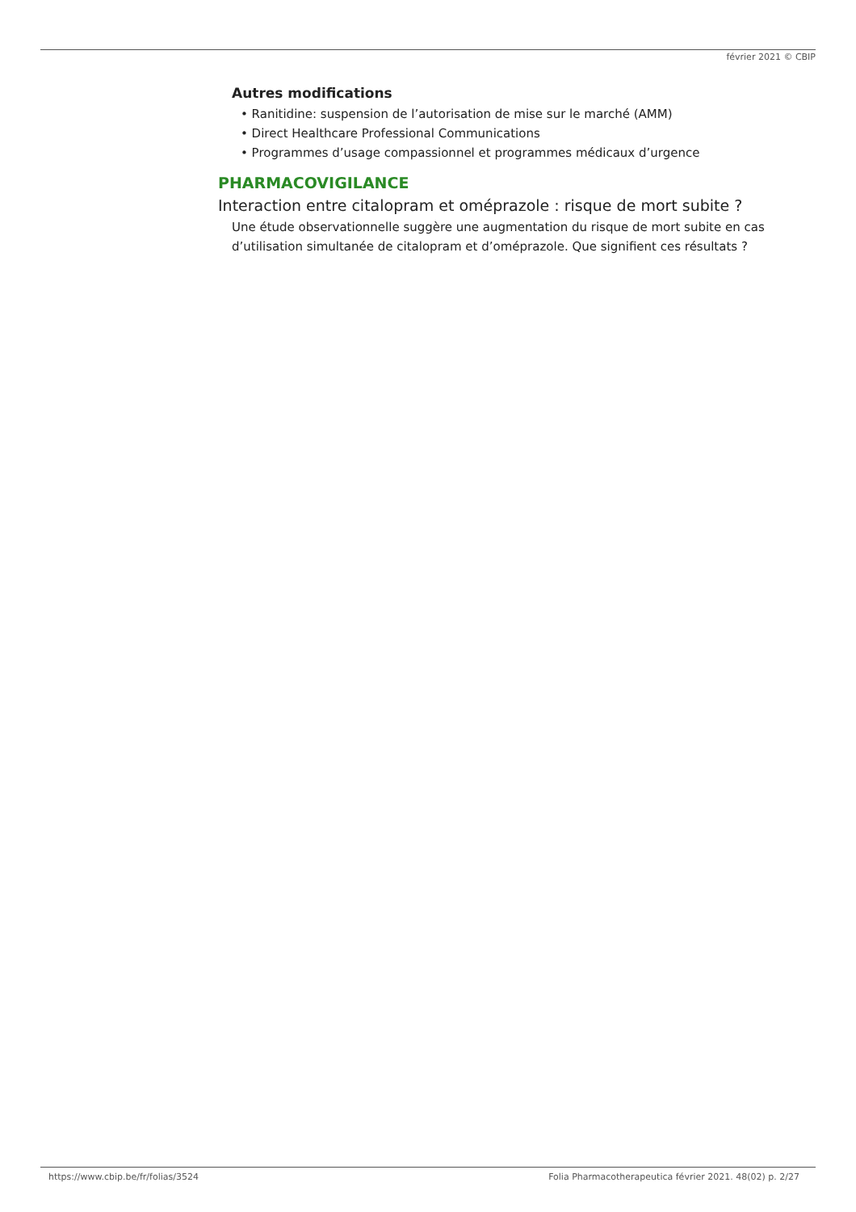février 2021 © CBIP
Autres modifications
• Ranitidine: suspension de l’autorisation de mise sur le marché (AMM)
• Direct Healthcare Professional Communications
• Programmes d’usage compassionnel et programmes médicaux d’urgence
PHARMACOVIGILANCE
Interaction entre citalopram et oméprazole : risque de mort subite ?
Une étude observationnelle suggère une augmentation du risque de mort subite en cas d’utilisation simultanée de citalopram et d’oméprazole. Que signifient ces résultats ?
https://www.cbip.be/fr/folias/3524 Folia Pharmacotherapeutica février 2021. 48(02) p. 2/27